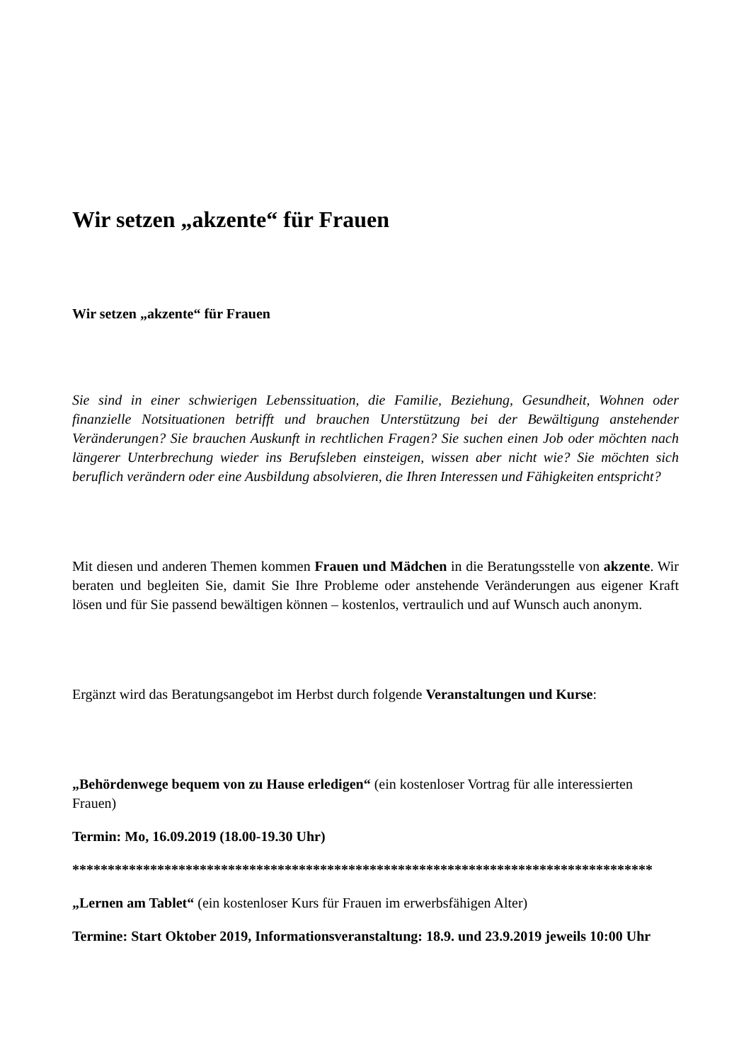Wir setzen „akzente“ für Frauen
Wir setzen „akzente“ für Frauen
Sie sind in einer schwierigen Lebenssituation, die Familie, Beziehung, Gesundheit, Wohnen oder finanzielle Notsituationen betrifft und brauchen Unterstützung bei der Bewältigung anstehender Veränderungen? Sie brauchen Auskunft in rechtlichen Fragen? Sie suchen einen Job oder möchten nach längerer Unterbrechung wieder ins Berufsleben einsteigen, wissen aber nicht wie? Sie möchten sich beruflich verändern oder eine Ausbildung absolvieren, die Ihren Interessen und Fähigkeiten entspricht?
Mit diesen und anderen Themen kommen Frauen und Mädchen in die Beratungsstelle von akzente. Wir beraten und begleiten Sie, damit Sie Ihre Probleme oder anstehende Veränderungen aus eigener Kraft lösen und für Sie passend bewältigen können – kostenlos, vertraulich und auf Wunsch auch anonym.
Ergänzt wird das Beratungsangebot im Herbst durch folgende Veranstaltungen und Kurse:
„Behördenwege bequem von zu Hause erledigen“ (ein kostenloser Vortrag für alle interessierten Frauen)
Termin: Mo, 16.09.2019 (18.00-19.30 Uhr)
**********************************************************************************
„Lernen am Tablet“ (ein kostenloser Kurs für Frauen im erwerbsfähigen Alter)
Termine: Start Oktober 2019, Informationsveranstaltung: 18.9. und 23.9.2019 jeweils 10:00 Uhr